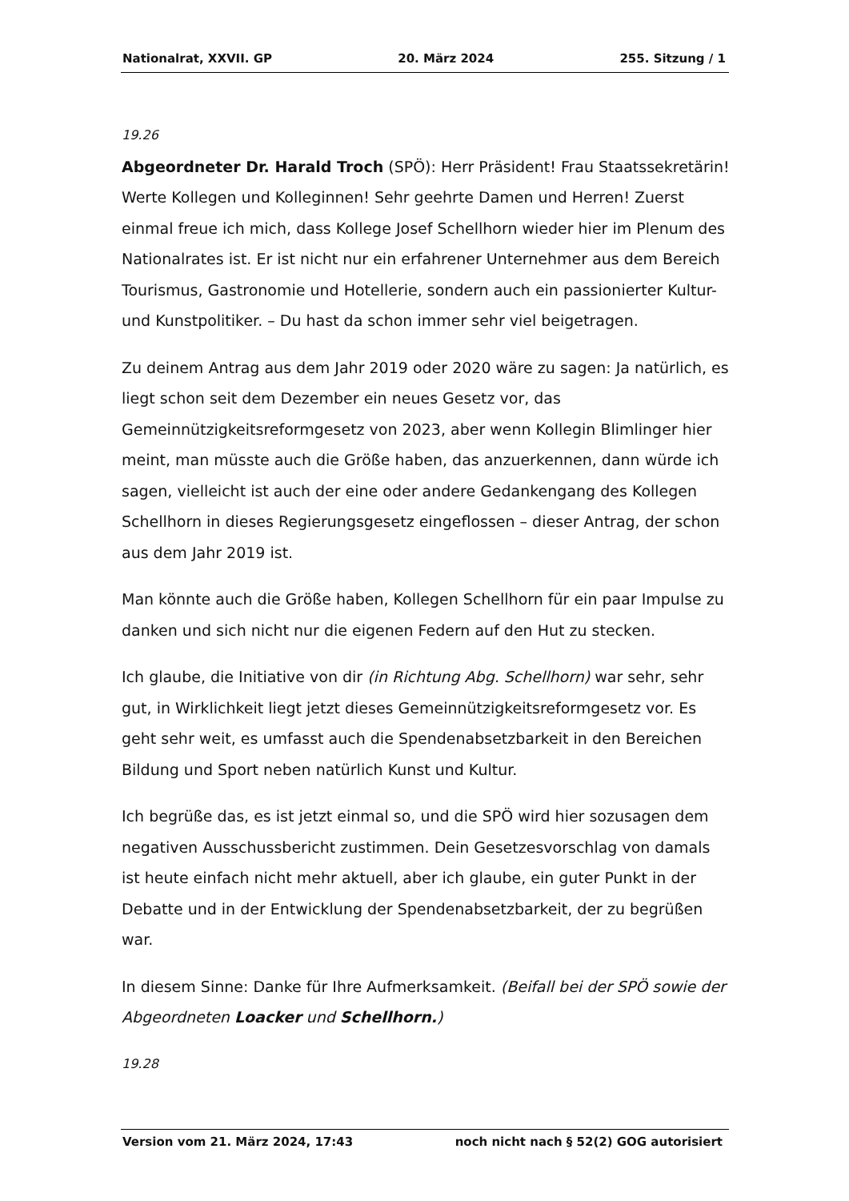Nationalrat, XXVII. GP 20. März 2024 255. Sitzung / 1
19.26
Abgeordneter Dr. Harald Troch (SPÖ): Herr Präsident! Frau Staatssekretärin! Werte Kollegen und Kolleginnen! Sehr geehrte Damen und Herren! Zuerst einmal freue ich mich, dass Kollege Josef Schellhorn wieder hier im Plenum des Nationalrates ist. Er ist nicht nur ein erfahrener Unternehmer aus dem Bereich Tourismus, Gastronomie und Hotellerie, sondern auch ein passionierter Kultur- und Kunstpolitiker. – Du hast da schon immer sehr viel beigetragen.
Zu deinem Antrag aus dem Jahr 2019 oder 2020 wäre zu sagen: Ja natürlich, es liegt schon seit dem Dezember ein neues Gesetz vor, das Gemeinnützigkeitsreformgesetz von 2023, aber wenn Kollegin Blimlinger hier meint, man müsste auch die Größe haben, das anzuerkennen, dann würde ich sagen, vielleicht ist auch der eine oder andere Gedankengang des Kollegen Schellhorn in dieses Regierungsgesetz eingeflossen – dieser Antrag, der schon aus dem Jahr 2019 ist.
Man könnte auch die Größe haben, Kollegen Schellhorn für ein paar Impulse zu danken und sich nicht nur die eigenen Federn auf den Hut zu stecken.
Ich glaube, die Initiative von dir (in Richtung Abg. Schellhorn) war sehr, sehr gut, in Wirklichkeit liegt jetzt dieses Gemeinnützigkeitsreformgesetz vor. Es geht sehr weit, es umfasst auch die Spendenabsetzbarkeit in den Bereichen Bildung und Sport neben natürlich Kunst und Kultur.
Ich begrüße das, es ist jetzt einmal so, und die SPÖ wird hier sozusagen dem negativen Ausschussbericht zustimmen. Dein Gesetzesvorschlag von damals ist heute einfach nicht mehr aktuell, aber ich glaube, ein guter Punkt in der Debatte und in der Entwicklung der Spendenabsetzbarkeit, der zu begrüßen war.
In diesem Sinne: Danke für Ihre Aufmerksamkeit. (Beifall bei der SPÖ sowie der Abgeordneten Loacker und Schellhorn.)
19.28
Version vom 21. März 2024, 17:43 noch nicht nach § 52(2) GOG autorisiert